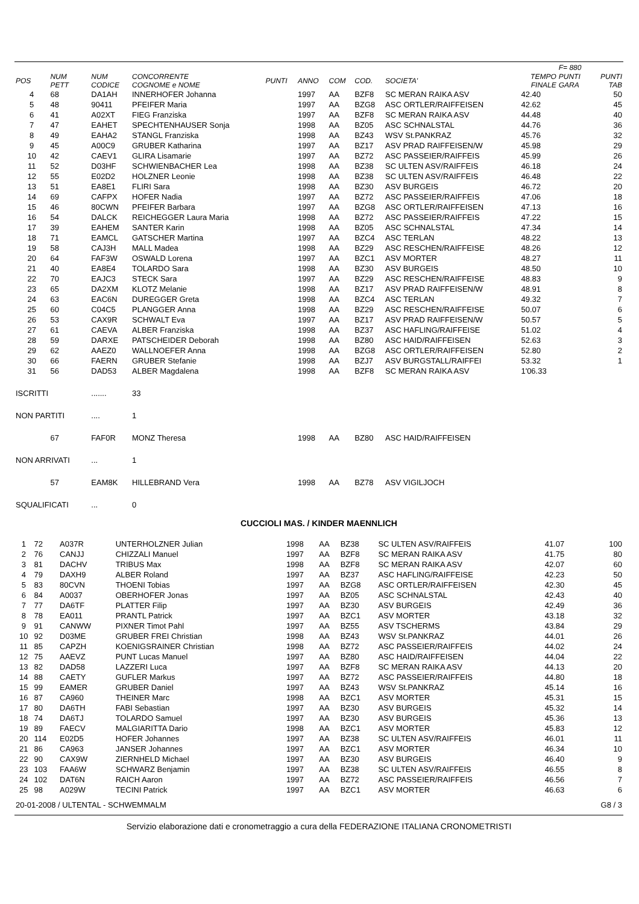| | | | | | | | | | | F= 880 | |
| --- | --- | --- | --- | --- | --- | --- | --- | --- | --- | --- | --- |
| POS | NUM PETT | NUM CODICE | CONCORRENTE COGNOME e NOME | PUNTI | ANNO | COM | COD. | SOCIETA' | TEMPO FINALE | PUNTI GARA | PUNTI TAB |
| 4 | 68 | DA1AH | INNERHOFER Johanna | | 1997 | AA | BZF8 | SC MERAN RAIKA ASV | 42.40 | | 50 |
| 5 | 48 | 90411 | PFEIFER Maria | | 1997 | AA | BZG8 | ASC ORTLER/RAIFFEISEN | 42.62 | | 45 |
| 6 | 41 | A02XT | FIEG Franziska | | 1997 | AA | BZF8 | SC MERAN RAIKA ASV | 44.48 | | 40 |
| 7 | 47 | EAHET | SPECHTENHAUSER Sonja | | 1998 | AA | BZ05 | ASC SCHNALSTAL | 44.76 | | 36 |
| 8 | 49 | EAHA2 | STANGL Franziska | | 1998 | AA | BZ43 | WSV St.PANKRAZ | 45.76 | | 32 |
| 9 | 45 | A00C9 | GRUBER Katharina | | 1997 | AA | BZ17 | ASV PRAD RAIFFEISEN/W | 45.98 | | 29 |
| 10 | 42 | CAEV1 | GLIRA Lisamarie | | 1997 | AA | BZ72 | ASC PASSEIER/RAIFFEIS | 45.99 | | 26 |
| 11 | 52 | D03HF | SCHWIENBACHER Lea | | 1998 | AA | BZ38 | SC ULTEN ASV/RAIFFEIS | 46.18 | | 24 |
| 12 | 55 | E02D2 | HOLZNER Leonie | | 1998 | AA | BZ38 | SC ULTEN ASV/RAIFFEIS | 46.48 | | 22 |
| 13 | 51 | EA8E1 | FLIRI Sara | | 1998 | AA | BZ30 | ASV BURGEIS | 46.72 | | 20 |
| 14 | 69 | CAFPX | HOFER Nadia | | 1997 | AA | BZ72 | ASC PASSEIER/RAIFFEIS | 47.06 | | 18 |
| 15 | 46 | 80CWN | PFEIFER Barbara | | 1997 | AA | BZG8 | ASC ORTLER/RAIFFEISEN | 47.13 | | 16 |
| 16 | 54 | DALCK | REICHEGGER Laura Maria | | 1998 | AA | BZ72 | ASC PASSEIER/RAIFFEIS | 47.22 | | 15 |
| 17 | 39 | EAHEM | SANTER Karin | | 1998 | AA | BZ05 | ASC SCHNALSTAL | 47.34 | | 14 |
| 18 | 71 | EAMCL | GATSCHER Martina | | 1997 | AA | BZC4 | ASC TERLAN | 48.22 | | 13 |
| 19 | 58 | CAJ3H | MALL Madea | | 1998 | AA | BZ29 | ASC RESCHEN/RAIFFEISE | 48.26 | | 12 |
| 20 | 64 | FAF3W | OSWALD Lorena | | 1997 | AA | BZC1 | ASV MORTER | 48.27 | | 11 |
| 21 | 40 | EA8E4 | TOLARDO Sara | | 1998 | AA | BZ30 | ASV BURGEIS | 48.50 | | 10 |
| 22 | 70 | EAJC3 | STECK Sara | | 1997 | AA | BZ29 | ASC RESCHEN/RAIFFEISE | 48.83 | | 9 |
| 23 | 65 | DA2XM | KLOTZ Melanie | | 1998 | AA | BZ17 | ASV PRAD RAIFFEISEN/W | 48.91 | | 8 |
| 24 | 63 | EAC6N | DUREGGER Greta | | 1998 | AA | BZC4 | ASC TERLAN | 49.32 | | 7 |
| 25 | 60 | C04C5 | PLANGGER Anna | | 1998 | AA | BZ29 | ASC RESCHEN/RAIFFEISE | 50.07 | | 6 |
| 26 | 53 | CAX9R | SCHWALT Eva | | 1997 | AA | BZ17 | ASV PRAD RAIFFEISEN/W | 50.57 | | 5 |
| 27 | 61 | CAEVA | ALBER Franziska | | 1998 | AA | BZ37 | ASC HAFLING/RAIFFEISE | 51.02 | | 4 |
| 28 | 59 | DARXE | PATSCHEIDER Deborah | | 1998 | AA | BZ80 | ASC HAID/RAIFFEISEN | 52.63 | | 3 |
| 29 | 62 | AAEZ0 | WALLNOEFER Anna | | 1998 | AA | BZG8 | ASC ORTLER/RAIFFEISEN | 52.80 | | 2 |
| 30 | 66 | FAERN | GRUBER Stefanie | | 1998 | AA | BZJ7 | ASV BURGSTALL/RAIFFEI | 53.32 | | 1 |
| 31 | 56 | DAD53 | ALBER Magdalena | | 1998 | AA | BZF8 | SC MERAN RAIKA ASV | 1'06.33 | | |
| ISCRITTI | | ....... | 33 | | | | | | | | |
| NON PARTITI | | .... | 1 | | | | | | | | |
| | 67 | FAF0R | MONZ Theresa | | 1998 | AA | BZ80 | ASC HAID/RAIFFEISEN | | | |
| NON ARRIVATI | | ... | 1 | | | | | | | | |
| | 57 | EAM8K | HILLEBRAND Vera | | 1998 | AA | BZ78 | ASV VIGILJOCH | | | |
| SQUALIFICATI | | ... | 0 | | | | | | | | |
CUCCIOLI MAS. / KINDER MAENNLICH
| 1 | 72 | A037R | UNTERHOLZNER Julian | | 1998 | AA | BZ38 | SC ULTEN ASV/RAIFFEIS | 41.07 | | 100 |
| 2 | 76 | CANJJ | CHIZZALI Manuel | | 1997 | AA | BZF8 | SC MERAN RAIKA ASV | 41.75 | | 80 |
| 3 | 81 | DACHV | TRIBUS Max | | 1998 | AA | BZF8 | SC MERAN RAIKA ASV | 42.07 | | 60 |
| 4 | 79 | DAXH9 | ALBER Roland | | 1997 | AA | BZ37 | ASC HAFLING/RAIFFEISE | 42.23 | | 50 |
| 5 | 83 | 80CVN | THOENI Tobias | | 1997 | AA | BZG8 | ASC ORTLER/RAIFFEISEN | 42.30 | | 45 |
| 6 | 84 | A0037 | OBERHOFER Jonas | | 1997 | AA | BZ05 | ASC SCHNALSTAL | 42.43 | | 40 |
| 7 | 77 | DA6TF | PLATTER Filip | | 1997 | AA | BZ30 | ASV BURGEIS | 42.49 | | 36 |
| 8 | 78 | EA011 | PRANTL Patrick | | 1997 | AA | BZC1 | ASV MORTER | 43.18 | | 32 |
| 9 | 91 | CANWW | PIXNER Timot Pahl | | 1997 | AA | BZ55 | ASV TSCHERMS | 43.84 | | 29 |
| 10 | 92 | D03ME | GRUBER FREI Christian | | 1998 | AA | BZ43 | WSV St.PANKRAZ | 44.01 | | 26 |
| 11 | 85 | CAPZH | KOENIGSRAINER Christian | | 1998 | AA | BZ72 | ASC PASSEIER/RAIFFEIS | 44.02 | | 24 |
| 12 | 75 | AAEVZ | PUNT Lucas Manuel | | 1997 | AA | BZ80 | ASC HAID/RAIFFEISEN | 44.04 | | 22 |
| 13 | 82 | DAD58 | LAZZERI Luca | | 1997 | AA | BZF8 | SC MERAN RAIKA ASV | 44.13 | | 20 |
| 14 | 88 | CAETY | GUFLER Markus | | 1997 | AA | BZ72 | ASC PASSEIER/RAIFFEIS | 44.80 | | 18 |
| 15 | 99 | EAMER | GRUBER Daniel | | 1997 | AA | BZ43 | WSV St.PANKRAZ | 45.14 | | 16 |
| 16 | 87 | CA960 | THEINER Marc | | 1998 | AA | BZC1 | ASV MORTER | 45.31 | | 15 |
| 17 | 80 | DA6TH | FABI Sebastian | | 1997 | AA | BZ30 | ASV BURGEIS | 45.32 | | 14 |
| 18 | 74 | DA6TJ | TOLARDO Samuel | | 1997 | AA | BZ30 | ASV BURGEIS | 45.36 | | 13 |
| 19 | 89 | FAECV | MALGIARITTA Dario | | 1998 | AA | BZC1 | ASV MORTER | 45.83 | | 12 |
| 20 | 114 | E02D5 | HOFER Johannes | | 1997 | AA | BZ38 | SC ULTEN ASV/RAIFFEIS | 46.01 | | 11 |
| 21 | 86 | CA963 | JANSER Johannes | | 1997 | AA | BZC1 | ASV MORTER | 46.34 | | 10 |
| 22 | 90 | CAX9W | ZIERNHELD Michael | | 1997 | AA | BZ30 | ASV BURGEIS | 46.40 | | 9 |
| 23 | 103 | FAA6W | SCHWARZ Benjamin | | 1997 | AA | BZ38 | SC ULTEN ASV/RAIFFEIS | 46.55 | | 8 |
| 24 | 102 | DAT6N | RAICH Aaron | | 1997 | AA | BZ72 | ASC PASSEIER/RAIFFEIS | 46.56 | | 7 |
| 25 | 98 | A029W | TECINI Patrick | | 1997 | AA | BZC1 | ASV MORTER | 46.63 | | 6 |
| 20-01-2008 / ULTENTAL - SCHWEMMALM | | | | | | | | | | | G8 / 3 |
Servizio elaborazione dati e cronometraggio a cura della FEDERAZIONE ITALIANA CRONOMETRISTI